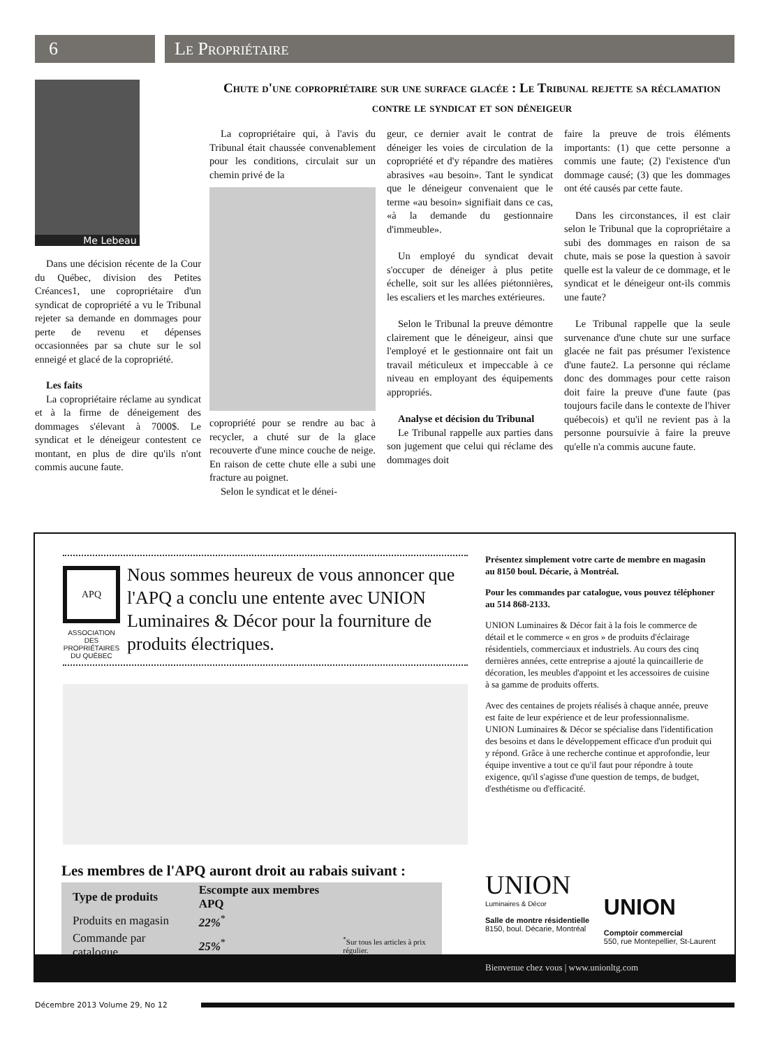6 Le Propriétaire
Me Lebeau
Dans une décision récente de la Cour du Québec, division des Petites Créances1, une copropriétaire d'un syndicat de copropriété a vu le Tribunal rejeter sa demande en dommages pour perte de revenu et dépenses occasionnées par sa chute sur le sol enneigé et glacé de la copropriété.
Les faits
La copropriétaire réclame au syndicat et à la firme de déneigement des dommages s'élevant à 7000$. Le syndicat et le déneigeur contestent ce montant, en plus de dire qu'ils n'ont commis aucune faute.
Chute d'une copropriétaire sur une surface glacée : Le Tribunal rejette sa réclamation contre le syndicat et son déneigeur
La copropriétaire qui, à l'avis du Tribunal était chaussée convenablement pour les conditions, circulait sur un chemin privé de la
copropriété pour se rendre au bac à recycler, a chuté sur de la glace recouverte d'une mince couche de neige. En raison de cette chute elle a subi une fracture au poignet.
Selon le syndicat et le dénei-
geur, ce dernier avait le contrat de déneiger les voies de circulation de la copropriété et d'y répandre des matières abrasives «au besoin». Tant le syndicat que le déneigeur convenaient que le terme «au besoin» signifiait dans ce cas, «à la demande du gestionnaire d'immeuble».
Un employé du syndicat devait s'occuper de déneiger à plus petite échelle, soit sur les allées piétonnières, les escaliers et les marches extérieures.
Selon le Tribunal la preuve démontre clairement que le déneigeur, ainsi que l'employé et le gestionnaire ont fait un travail méticuleux et impeccable à ce niveau en employant des équipements appropriés.
Analyse et décision du Tribunal
Le Tribunal rappelle aux parties dans son jugement que celui qui réclame des dommages doit
faire la preuve de trois éléments importants: (1) que cette personne a commis une faute; (2) l'existence d'un dommage causé; (3) que les dommages ont été causés par cette faute.
Dans les circonstances, il est clair selon le Tribunal que la copropriétaire a subi des dommages en raison de sa chute, mais se pose la question à savoir quelle est la valeur de ce dommage, et le syndicat et le déneigeur ont-ils commis une faute?
Le Tribunal rappelle que la seule survenance d'une chute sur une surface glacée ne fait pas présumer l'existence d'une faute2. La personne qui réclame donc des dommages pour cette raison doit faire la preuve d'une faute (pas toujours facile dans le contexte de l'hiver québecois) et qu'il ne revient pas à la personne poursuivie à faire la preuve qu'elle n'a commis aucune faute.
APQ
ASSOCIATION
DES PROPRIÉTAIRES
DU QUÉBEC
Nous sommes heureux de vous annoncer que l'APQ a conclu une entente avec UNION Luminaires & Décor pour la fourniture de produits électriques.
Présentez simplement votre carte de membre en magasin au 8150 boul. Décarie, à Montréal.
Pour les commandes par catalogue, vous pouvez téléphoner au 514 868-2133.
UNION Luminaires & Décor fait à la fois le commerce de détail et le commerce « en gros » de produits d'éclairage résidentiels, commerciaux et industriels. Au cours des cinq dernières années, cette entreprise a ajouté la quincaillerie de décoration, les meubles d'appoint et les accessoires de cuisine à sa gamme de produits offerts.
Avec des centaines de projets réalisés à chaque année, preuve est faite de leur expérience et de leur professionnalisme. UNION Luminaires & Décor se spécialise dans l'identification des besoins et dans le développement efficace d'un produit qui y répond. Grâce à une recherche continue et approfondie, leur équipe inventive a tout ce qu'il faut pour répondre à toute exigence, qu'il s'agisse d'une question de temps, de budget, d'esthétisme ou d'efficacité.
Les membres de l'APQ auront droit au rabais suivant :
| Type de produits | Escompte aux membres APQ | |
| --- | --- | --- |
| Produits en magasin | 22%<sup>*</sup> | |
| Commande par catalogue | 25%<sup>*</sup> | <sup>*</sup> Sur tous les articles à prix régulier. |
UNION
Luminaires & Décor
Salle de montre résidentielle
8150, boul. Décarie, Montréal
UNION
Comptoir commercial
550, rue Montepellier, St-Laurent
Bienvenue chez vous | www.unionltg.com
Décembre 2013 Volume 29, No 12